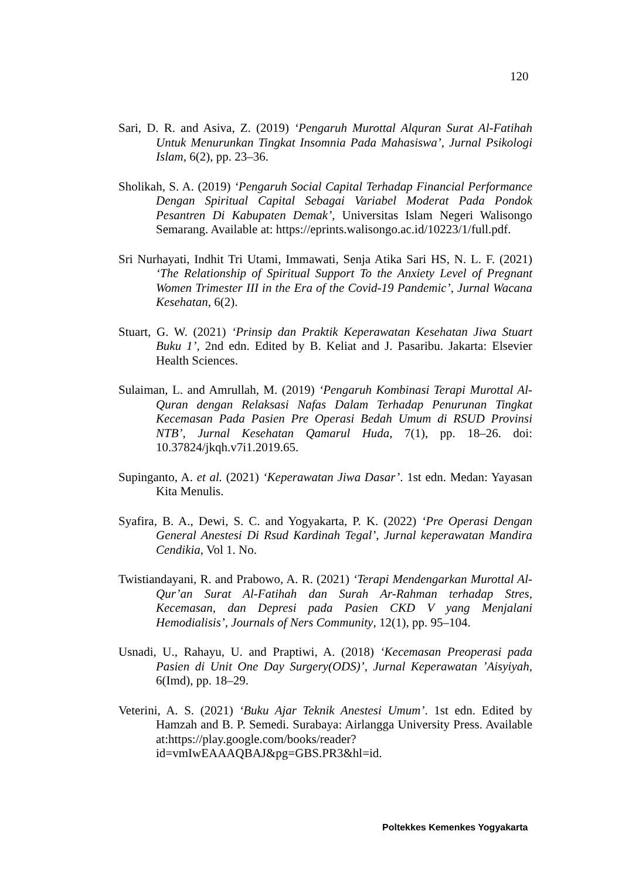120
Sari, D. R. and Asiva, Z. (2019) ‘Pengaruh Murottal Alquran Surat Al-Fatihah Untuk Menurunkan Tingkat Insomnia Pada Mahasiswa’, Jurnal Psikologi Islam, 6(2), pp. 23–36.
Sholikah, S. A. (2019) ‘Pengaruh Social Capital Terhadap Financial Performance Dengan Spiritual Capital Sebagai Variabel Moderat Pada Pondok Pesantren Di Kabupaten Demak’, Universitas Islam Negeri Walisongo Semarang. Available at: https://eprints.walisongo.ac.id/10223/1/full.pdf.
Sri Nurhayati, Indhit Tri Utami, Immawati, Senja Atika Sari HS, N. L. F. (2021) ‘The Relationship of Spiritual Support To the Anxiety Level of Pregnant Women Trimester III in the Era of the Covid-19 Pandemic’, Jurnal Wacana Kesehatan, 6(2).
Stuart, G. W. (2021) ‘Prinsip dan Praktik Keperawatan Kesehatan Jiwa Stuart Buku 1’, 2nd edn. Edited by B. Keliat and J. Pasaribu. Jakarta: Elsevier Health Sciences.
Sulaiman, L. and Amrullah, M. (2019) ‘Pengaruh Kombinasi Terapi Murottal Al-Quran dengan Relaksasi Nafas Dalam Terhadap Penurunan Tingkat Kecemasan Pada Pasien Pre Operasi Bedah Umum di RSUD Provinsi NTB’, Jurnal Kesehatan Qamarul Huda, 7(1), pp. 18–26. doi: 10.37824/jkqh.v7i1.2019.65.
Supinganto, A. et al. (2021) ‘Keperawatan Jiwa Dasar’. 1st edn. Medan: Yayasan Kita Menulis.
Syafira, B. A., Dewi, S. C. and Yogyakarta, P. K. (2022) ‘Pre Operasi Dengan General Anestesi Di Rsud Kardinah Tegal’, Jurnal keperawatan Mandira Cendikia, Vol 1. No.
Twistiandayani, R. and Prabowo, A. R. (2021) ‘Terapi Mendengarkan Murottal Al-Qur’an Surat Al-Fatihah dan Surah Ar-Rahman terhadap Stres, Kecemasan, dan Depresi pada Pasien CKD V yang Menjalani Hemodialisis’, Journals of Ners Community, 12(1), pp. 95–104.
Usnadi, U., Rahayu, U. and Praptiwi, A. (2018) ‘Kecemasan Preoperasi pada Pasien di Unit One Day Surgery(ODS)’, Jurnal Keperawatan ’Aisyiyah, 6(Imd), pp. 18–29.
Veterini, A. S. (2021) ‘Buku Ajar Teknik Anestesi Umum’. 1st edn. Edited by Hamzah and B. P. Semedi. Surabaya: Airlangga University Press. Available at:https://play.google.com/books/reader?id=vmIwEAAAQBAJ&pg=GBS.PR3&hl=id.
Poltekkes Kemenkes Yogyakarta